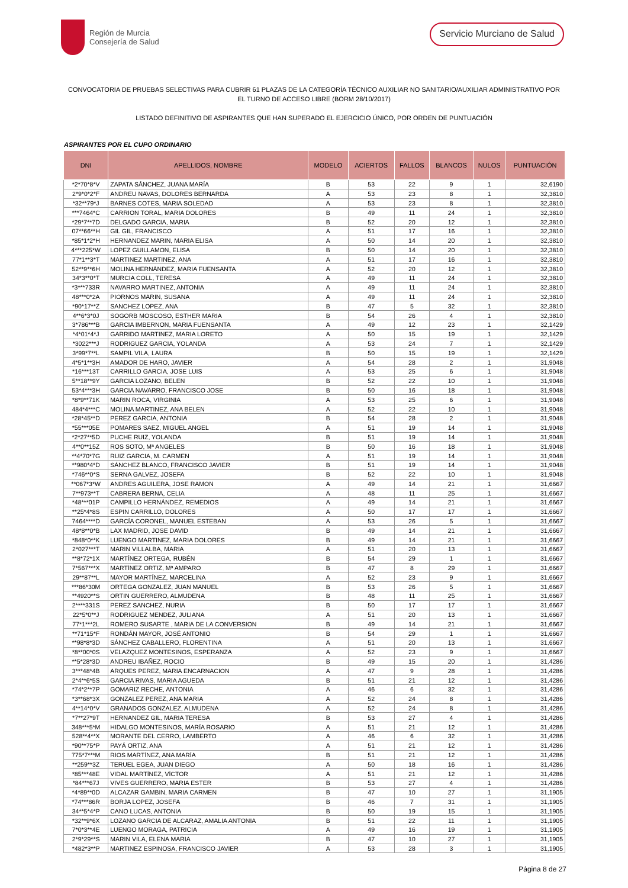Región de Murcia
Consejería de Salud
Servicio Murciano de Salud
CONVOCATORIA DE PRUEBAS SELECTIVAS PARA CUBRIR 61 PLAZAS DE LA CATEGORÍA TÉCNICO AUXILIAR NO SANITARIO/AUXILIAR ADMINISTRATIVO POR EL TURNO DE ACCESO LIBRE (BORM 28/10/2017)
LISTADO DEFINITIVO DE ASPIRANTES QUE HAN SUPERADO EL EJERCICIO ÚNICO, POR ORDEN DE PUNTUACIÓN
ASPIRANTES POR EL CUPO ORDINARIO
| DNI | APELLIDOS, NOMBRE | MODELO | ACIERTOS | FALLOS | BLANCOS | NULOS | PUNTUACIÓN |
| --- | --- | --- | --- | --- | --- | --- | --- |
| *2*70*8*V | ZAPATA SÁNCHEZ, JUANA MARÍA | B | 53 | 22 | 9 | 1 | 32,6190 |
| 2*9*0*2*F | ANDREU NAVAS, DOLORES BERNARDA | A | 53 | 23 | 8 | 1 | 32,3810 |
| *32**79*J | BARNES COTES, MARIA SOLEDAD | A | 53 | 23 | 8 | 1 | 32,3810 |
| ***7464*C | CARRION TORAL, MARIA DOLORES | B | 49 | 11 | 24 | 1 | 32,3810 |
| *29*7**7D | DELGADO GARCIA, MARIA | B | 52 | 20 | 12 | 1 | 32,3810 |
| 07**66**H | GIL GIL, FRANCISCO | A | 51 | 17 | 16 | 1 | 32,3810 |
| *85*1*2*H | HERNANDEZ MARIN, MARIA ELISA | A | 50 | 14 | 20 | 1 | 32,3810 |
| 4***225*W | LOPEZ GUILLAMON, ELISA | B | 50 | 14 | 20 | 1 | 32,3810 |
| 77*1**3*T | MARTINEZ MARTINEZ, ANA | A | 51 | 17 | 16 | 1 | 32,3810 |
| 52**9**6H | MOLINA HERNÁNDEZ, MARIA FUENSANTA | A | 52 | 20 | 12 | 1 | 32,3810 |
| 34*3**0*T | MURCIA COLL, TERESA | A | 49 | 11 | 24 | 1 | 32,3810 |
| *3***733R | NAVARRO MARTINEZ, ANTONIA | A | 49 | 11 | 24 | 1 | 32,3810 |
| 48***0*2A | PIORNOS MARIN, SUSANA | A | 49 | 11 | 24 | 1 | 32,3810 |
| *90*17**Z | SANCHEZ LOPEZ, ANA | B | 47 | 5 | 32 | 1 | 32,3810 |
| 4**6*3*0J | SOGORB MOSCOSO, ESTHER MARIA | B | 54 | 26 | 4 | 1 | 32,3810 |
| 3*786***B | GARCIA IMBERNON, MARIA FUENSANTA | A | 49 | 12 | 23 | 1 | 32,1429 |
| *4*01*4*J | GARRIDO MARTINEZ, MARIA LORETO | A | 50 | 15 | 19 | 1 | 32,1429 |
| *3022***J | RODRIGUEZ GARCIA, YOLANDA | A | 53 | 24 | 7 | 1 | 32,1429 |
| 3*99*7**L | SAMPIL VILA, LAURA | B | 50 | 15 | 19 | 1 | 32,1429 |
| 4*5*1**3H | AMADOR DE HARO, JAVIER | A | 54 | 28 | 2 | 1 | 31,9048 |
| *16***13T | CARRILLO GARCIA, JOSE LUIS | A | 53 | 25 | 6 | 1 | 31,9048 |
| 5**18**9Y | GARCIA LOZANO, BELEN | B | 52 | 22 | 10 | 1 | 31,9048 |
| 53*4***3H | GARCIA NAVARRO, FRANCISCO JOSE | B | 50 | 16 | 18 | 1 | 31,9048 |
| *8*9**71K | MARIN ROCA, VIRGINIA | A | 53 | 25 | 6 | 1 | 31,9048 |
| 484*4***C | MOLINA MARTINEZ, ANA BELEN | A | 52 | 22 | 10 | 1 | 31,9048 |
| *28*45**D | PEREZ GARCIA, ANTONIA | B | 54 | 28 | 2 | 1 | 31,9048 |
| *55***05E | POMARES SAEZ, MIGUEL ANGEL | A | 51 | 19 | 14 | 1 | 31,9048 |
| *2*27**5D | PUCHE RUIZ, YOLANDA | B | 51 | 19 | 14 | 1 | 31,9048 |
| 4**0**15Z | ROS SOTO, Mª ANGELES | B | 50 | 16 | 18 | 1 | 31,9048 |
| **4*70*7G | RUIZ GARCIA, M. CARMEN | A | 51 | 19 | 14 | 1 | 31,9048 |
| **980*4*D | SÁNCHEZ BLANCO, FRANCISCO JAVIER | B | 51 | 19 | 14 | 1 | 31,9048 |
| *746**0*S | SERNA GALVEZ, JOSEFA | B | 52 | 22 | 10 | 1 | 31,9048 |
| **067*3*W | ANDRES AGUILERA, JOSE RAMON | A | 49 | 14 | 21 | 1 | 31,6667 |
| 7**973**T | CABRERA BERNA, CELIA | A | 48 | 11 | 25 | 1 | 31,6667 |
| *48***01P | CAMPILLO HERNÁNDEZ, REMEDIOS | A | 49 | 14 | 21 | 1 | 31,6667 |
| **25*4*8S | ESPIN CARRILLO, DOLORES | A | 50 | 17 | 17 | 1 | 31,6667 |
| 7464****D | GARCÍA CORONEL, MANUEL ESTEBAN | A | 53 | 26 | 5 | 1 | 31,6667 |
| 48*8**0*B | LAX MADRID, JOSE DAVID | B | 49 | 14 | 21 | 1 | 31,6667 |
| *848*0**K | LUENGO MARTINEZ, MARIA DOLORES | B | 49 | 14 | 21 | 1 | 31,6667 |
| 2*027***T | MARIN VILLALBA, MARIA | A | 51 | 20 | 13 | 1 | 31,6667 |
| **8*72*1X | MARTÍNEZ ORTEGA, RUBÉN | B | 54 | 29 | 1 | 1 | 31,6667 |
| 7*567***X | MARTÍNEZ ORTIZ, Mª AMPARO | B | 47 | 8 | 29 | 1 | 31,6667 |
| 29**87**L | MAYOR MARTÍNEZ, MARCELINA | A | 52 | 23 | 9 | 1 | 31,6667 |
| ***86*30M | ORTEGA GONZALEZ, JUAN MANUEL | B | 53 | 26 | 5 | 1 | 31,6667 |
| **4920**S | ORTIN GUERRERO, ALMUDENA | B | 48 | 11 | 25 | 1 | 31,6667 |
| 2****331S | PEREZ SANCHEZ, NURIA | B | 50 | 17 | 17 | 1 | 31,6667 |
| 22*5*0**J | RODRIGUEZ MENDEZ, JULIANA | A | 51 | 20 | 13 | 1 | 31,6667 |
| 77*1***2L | ROMERO SUSARTE , MARIA DE LA CONVERSION | B | 49 | 14 | 21 | 1 | 31,6667 |
| **71*15*F | RONDÁN MAYOR, JOSÉ ANTONIO | B | 54 | 29 | 1 | 1 | 31,6667 |
| **98*8*3D | SÁNCHEZ CABALLERO, FLORENTINA | A | 51 | 20 | 13 | 1 | 31,6667 |
| *8**00*0S | VELAZQUEZ MONTESINOS, ESPERANZA | A | 52 | 23 | 9 | 1 | 31,6667 |
| **5*28*3D | ANDREU IBAÑEZ, ROCIO | B | 49 | 15 | 20 | 1 | 31,4286 |
| 3***48*4B | ARQUES PEREZ, MARIA ENCARNACION | A | 47 | 9 | 28 | 1 | 31,4286 |
| 2*4**6*5S | GARCIA RIVAS, MARIA AGUEDA | B | 51 | 21 | 12 | 1 | 31,4286 |
| *74*2**7P | GOMARIZ RECHE, ANTONIA | A | 46 | 6 | 32 | 1 | 31,4286 |
| *3**68*3X | GONZALEZ PEREZ, ANA MARIA | A | 52 | 24 | 8 | 1 | 31,4286 |
| 4**14*0*V | GRANADOS GONZALEZ, ALMUDENA | A | 52 | 24 | 8 | 1 | 31,4286 |
| *7**27*9T | HERNANDEZ GIL, MARIA TERESA | B | 53 | 27 | 4 | 1 | 31,4286 |
| 348***5*M | HIDALGO MONTESINOS, MARÍA ROSARIO | A | 51 | 21 | 12 | 1 | 31,4286 |
| 528**4**X | MORANTE DEL CERRO, LAMBERTO | A | 46 | 6 | 32 | 1 | 31,4286 |
| *90**75*P | PAYÁ ORTIZ, ANA | A | 51 | 21 | 12 | 1 | 31,4286 |
| 775*7***M | RIOS MARTÍNEZ, ANA MARÍA | B | 51 | 21 | 12 | 1 | 31,4286 |
| **259**3Z | TERUEL EGEA, JUAN DIEGO | A | 50 | 18 | 16 | 1 | 31,4286 |
| *85***48E | VIDAL MARTÍNEZ, VÍCTOR | A | 51 | 21 | 12 | 1 | 31,4286 |
| *84***67J | VIVES GUERRERO, MARIA ESTER | B | 53 | 27 | 4 | 1 | 31,4286 |
| *4*89**0D | ALCAZAR GAMBIN, MARIA CARMEN | B | 47 | 10 | 27 | 1 | 31,1905 |
| *74***86R | BORJA LOPEZ, JOSEFA | B | 46 | 7 | 31 | 1 | 31,1905 |
| 34**5*4*P | CANO LUCAS, ANTONIA | B | 50 | 19 | 15 | 1 | 31,1905 |
| *32**9*6X | LOZANO GARCIA DE ALCARAZ, AMALIA ANTONIA | B | 51 | 22 | 11 | 1 | 31,1905 |
| 7*0*3**4E | LUENGO MORAGA, PATRICIA | A | 49 | 16 | 19 | 1 | 31,1905 |
| 2*9*29**S | MARIN VILA, ELENA MARIA | B | 47 | 10 | 27 | 1 | 31,1905 |
| *482*3**P | MARTINEZ ESPINOSA, FRANCISCO JAVIER | A | 53 | 28 | 3 | 1 | 31,1905 |
Página 8 de 27